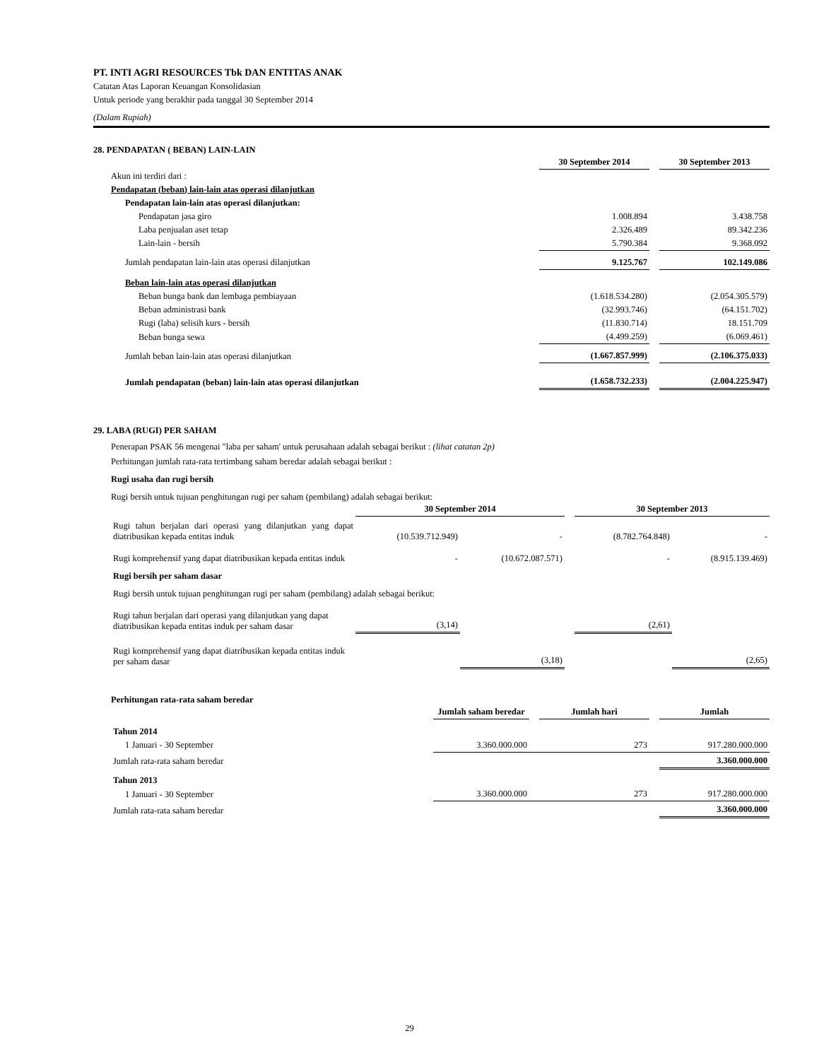PT. INTI AGRI RESOURCES Tbk DAN ENTITAS ANAK
Catatan Atas Laporan Keuangan Konsolidasian
Untuk periode yang berakhir pada tanggal 30 September 2014
(Dalam Rupiah)
28. PENDAPATAN ( BEBAN) LAIN-LAIN
| | 30 September 2014 | | 30 September 2013 |
| Akun ini terdiri dari : | | | |
| Pendapatan (beban) lain-lain atas operasi dilanjutkan | | | |
| Pendapatan lain-lain atas operasi dilanjutkan: | | | |
| Pendapatan jasa giro | 1.008.894 | | 3.438.758 |
| Laba penjualan aset tetap | 2.326.489 | | 89.342.236 |
| Lain-lain - bersih | 5.790.384 | | 9.368.092 |
| Jumlah pendapatan lain-lain atas operasi dilanjutkan | 9.125.767 | | 102.149.086 |
| Beban lain-lain atas operasi dilanjutkan | | | |
| Beban bunga bank dan lembaga pembiayaan | (1.618.534.280) | | (2.054.305.579) |
| Beban administrasi bank | (32.993.746) | | (64.151.702) |
| Rugi (laba) selisih kurs - bersih | (11.830.714) | | 18.151.709 |
| Beban bunga sewa | (4.499.259) | | (6.069.461) |
| Jumlah beban lain-lain atas operasi dilanjutkan | (1.667.857.999) | | (2.106.375.033) |
| Jumlah pendapatan (beban) lain-lain atas operasi dilanjutkan | (1.658.732.233) | | (2.004.225.947) |
29. LABA (RUGI) PER SAHAM
Penerapan PSAK 56 mengenai "laba per saham' untuk perusahaan adalah sebagai berikut : (lihat catatan 2p)
Perhitungan jumlah rata-rata tertimbang saham beredar adalah sebagai berikut :
Rugi usaha dan rugi bersih
Rugi bersih untuk tujuan penghitungan rugi per saham (pembilang) adalah sebagai berikut:
| | 30 September 2014 | | | 30 September 2013 | |
| Rugi tahun berjalan dari operasi yang dilanjutkan yang dapat diatribusikan kepada entitas induk | (10.539.712.949) | - | | (8.782.764.848) | - |
| Rugi komprehensif yang dapat diatribusikan kepada entitas induk | - | (10.672.087.571) | | - | (8.915.139.469) |
| Rugi bersih per saham dasar | | | | | |
| Rugi bersih untuk tujuan penghitungan rugi per saham (pembilang) adalah sebagai berikut: | | | | | |
| Rugi tahun berjalan dari operasi yang dilanjutkan yang dapat diatribusikan kepada entitas induk per saham dasar | (3,14) | | | (2,61) | |
| Rugi komprehensif yang dapat diatribusikan kepada entitas induk per saham dasar | | (3,18) | | | (2,65) |
Perhitungan rata-rata saham beredar
| | Jumlah saham beredar | | Jumlah hari | | Jumlah |
| Tahun 2014 | | | | | |
| 1 Januari - 30 September | 3.360.000.000 | | 273 | | 917.280.000.000 |
| Jumlah rata-rata saham beredar | | | | | 3.360.000.000 |
| Tahun 2013 | | | | | |
| 1 Januari - 30 September | 3.360.000.000 | | 273 | | 917.280.000.000 |
| Jumlah rata-rata saham beredar | | | | | 3.360.000.000 |
29